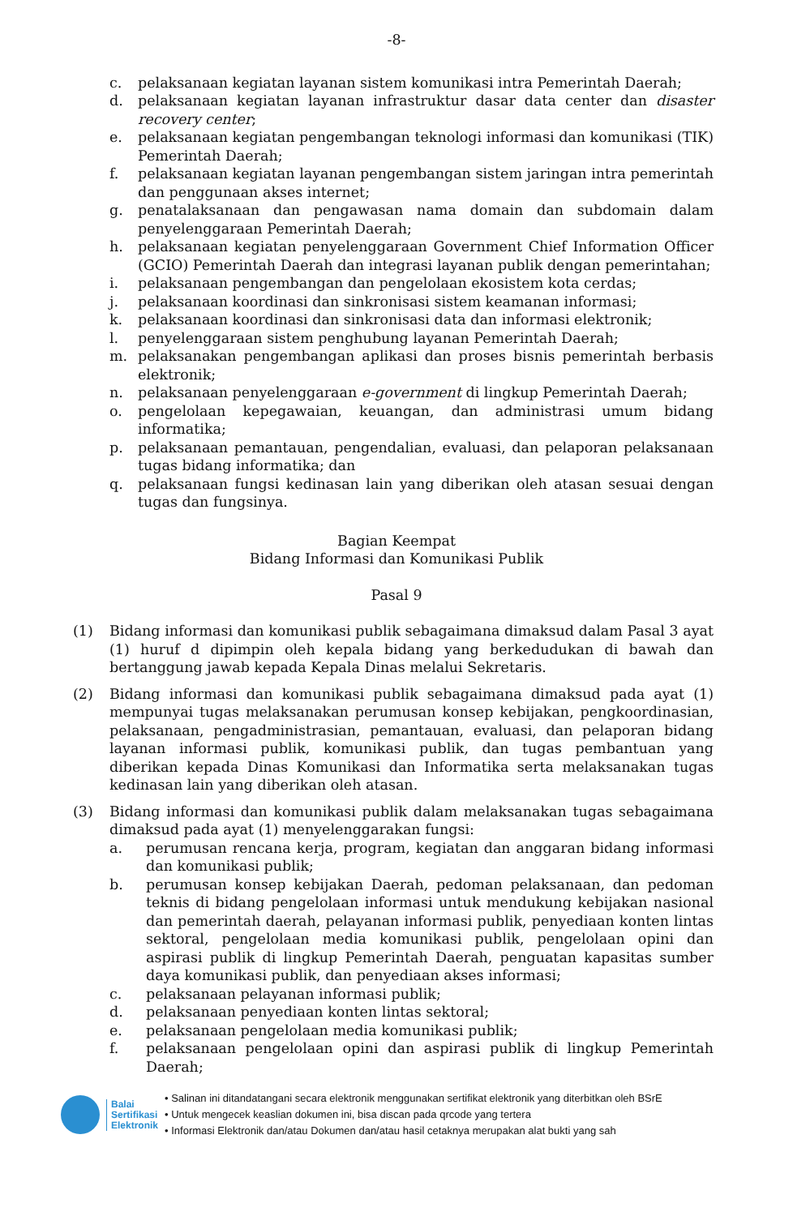-8-
c. pelaksanaan kegiatan layanan sistem komunikasi intra Pemerintah Daerah;
d. pelaksanaan kegiatan layanan infrastruktur dasar data center dan disaster recovery center;
e. pelaksanaan kegiatan pengembangan teknologi informasi dan komunikasi (TIK) Pemerintah Daerah;
f. pelaksanaan kegiatan layanan pengembangan sistem jaringan intra pemerintah dan penggunaan akses internet;
g. penatalaksanaan dan pengawasan nama domain dan subdomain dalam penyelenggaraan Pemerintah Daerah;
h. pelaksanaan kegiatan penyelenggaraan Government Chief Information Officer (GCIO) Pemerintah Daerah dan integrasi layanan publik dengan pemerintahan;
i. pelaksanaan pengembangan dan pengelolaan ekosistem kota cerdas;
j. pelaksanaan koordinasi dan sinkronisasi sistem keamanan informasi;
k. pelaksanaan koordinasi dan sinkronisasi data dan informasi elektronik;
l. penyelenggaraan sistem penghubung layanan Pemerintah Daerah;
m. pelaksanakan pengembangan aplikasi dan proses bisnis pemerintah berbasis elektronik;
n. pelaksanaan penyelenggaraan e-government di lingkup Pemerintah Daerah;
o. pengelolaan kepegawaian, keuangan, dan administrasi umum bidang informatika;
p. pelaksanaan pemantauan, pengendalian, evaluasi, dan pelaporan pelaksanaan tugas bidang informatika; dan
q. pelaksanaan fungsi kedinasan lain yang diberikan oleh atasan sesuai dengan tugas dan fungsinya.
Bagian Keempat
Bidang Informasi dan Komunikasi Publik
Pasal 9
(1) Bidang informasi dan komunikasi publik sebagaimana dimaksud dalam Pasal 3 ayat (1) huruf d dipimpin oleh kepala bidang yang berkedudukan di bawah dan bertanggung jawab kepada Kepala Dinas melalui Sekretaris.
(2) Bidang informasi dan komunikasi publik sebagaimana dimaksud pada ayat (1) mempunyai tugas melaksanakan perumusan konsep kebijakan, pengkoordinasian, pelaksanaan, pengadministrasian, pemantauan, evaluasi, dan pelaporan bidang layanan informasi publik, komunikasi publik, dan tugas pembantuan yang diberikan kepada Dinas Komunikasi dan Informatika serta melaksanakan tugas kedinasan lain yang diberikan oleh atasan.
(3) Bidang informasi dan komunikasi publik dalam melaksanakan tugas sebagaimana dimaksud pada ayat (1) menyelenggarakan fungsi:
a. perumusan rencana kerja, program, kegiatan dan anggaran bidang informasi dan komunikasi publik;
b. perumusan konsep kebijakan Daerah, pedoman pelaksanaan, dan pedoman teknis di bidang pengelolaan informasi untuk mendukung kebijakan nasional dan pemerintah daerah, pelayanan informasi publik, penyediaan konten lintas sektoral, pengelolaan media komunikasi publik, pengelolaan opini dan aspirasi publik di lingkup Pemerintah Daerah, penguatan kapasitas sumber daya komunikasi publik, dan penyediaan akses informasi;
c. pelaksanaan pelayanan informasi publik;
d. pelaksanaan penyediaan konten lintas sektoral;
e. pelaksanaan pengelolaan media komunikasi publik;
f. pelaksanaan pengelolaan opini dan aspirasi publik di lingkup Pemerintah Daerah;
Balai
Sertifikasi
Elektronik
• Salinan ini ditandatangani secara elektronik menggunakan sertifikat elektronik yang diterbitkan oleh BSrE
• Untuk mengecek keaslian dokumen ini, bisa discan pada qrcode yang tertera
• Informasi Elektronik dan/atau Dokumen dan/atau hasil cetaknya merupakan alat bukti yang sah